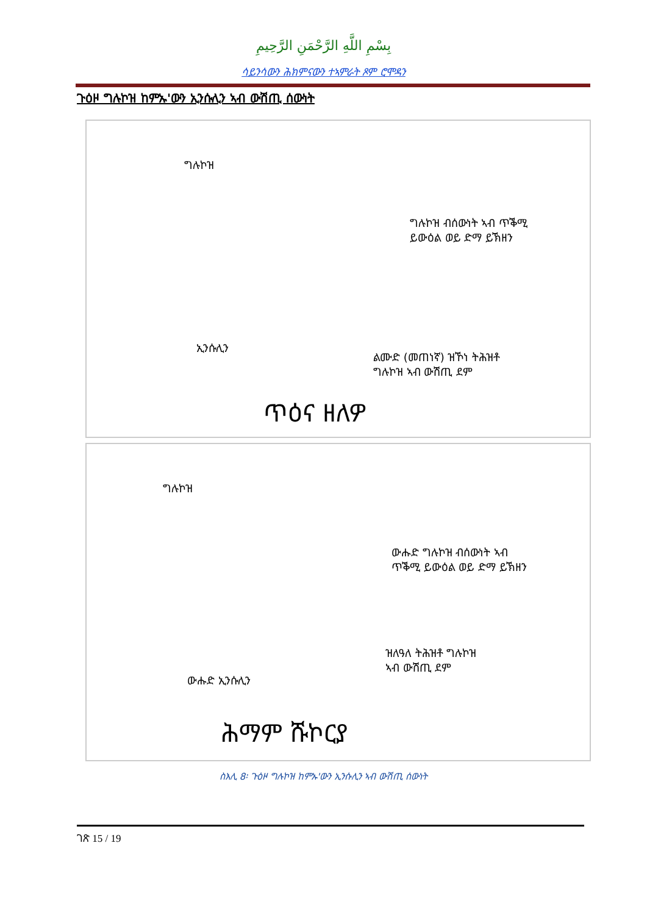بِسْمِ اللَّهِ الرَّحْمَنِ الرَّحِيمِ
ሳይንሳውን ሕክምናውን ተኣምራት ጾም ሮሞዳን
ጉዕዞ ግሉኮዝ ከምኡ'ውን ኢንሱሊን ኣብ ውሽጢ ሰውነት
ግሉኮዝ
ግሉኮዝ ብሰውነት ኣብ ጥቕሚ
ይውዕል ወይ ድማ ይኽዘን
ኢንሱሊን
ልሙድ (መጠነኛ) ዝኾነ ትሕዝቶ
ግሉኮዝ ኣብ ውሽጢ ደም
ጥዕና ዘለዎ
ግሉኮዝ
ውሑድ ግሉኮዝ ብሰውነት ኣብ
ጥቕሚ ይውዕል ወይ ድማ ይኽዘን
ውሑድ ኢንሱሊን
ዝለዓለ ትሕዝቶ ግሉኮዝ
ኣብ ውሽጢ ደም
ሕማም ሹኮርያ
ስእሊ 8፡ ጉዕዞ ግሉኮዝ ከምኡ'ውን ኢንሱሊን ኣብ ውሽጢ ሰውነት
ገጽ 15 / 19